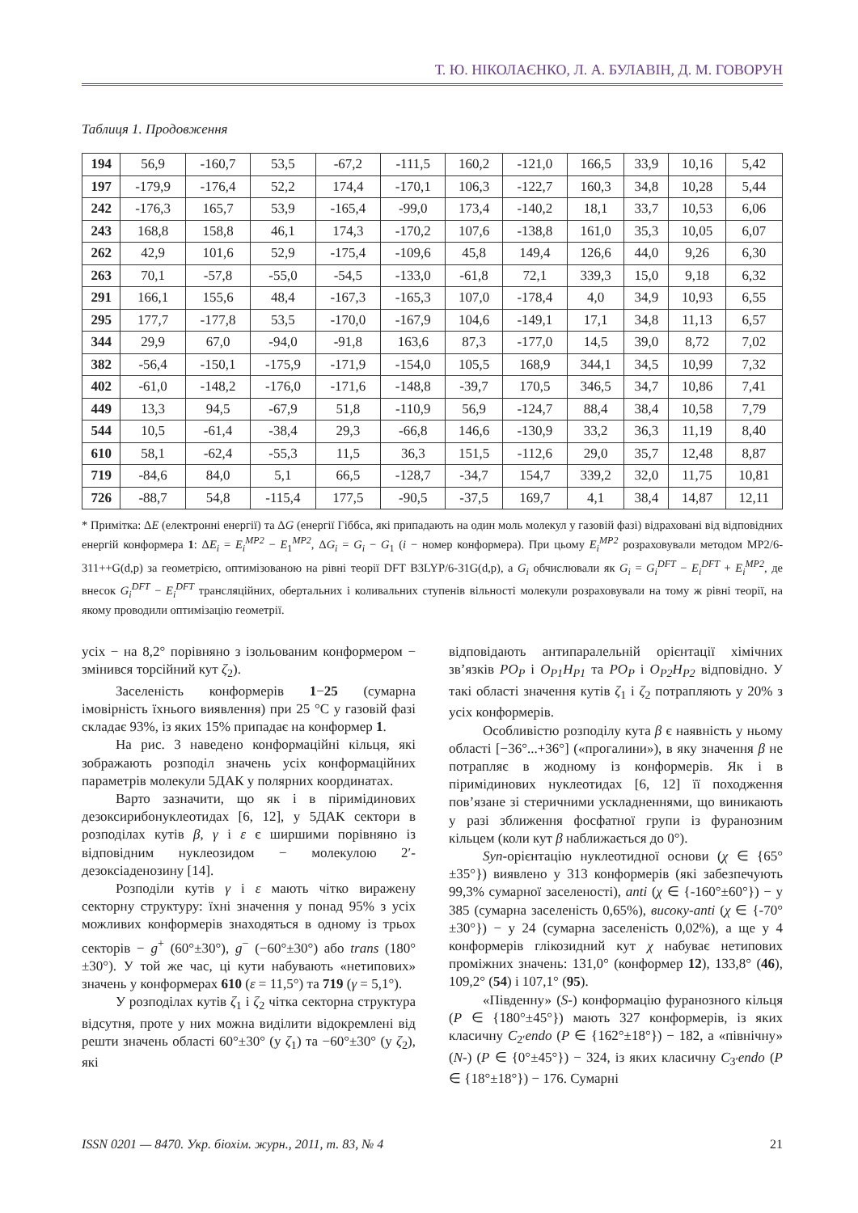Т. Ю. НІКОЛАЄНКО, Л. А. БУЛАВІН, Д. М. ГОВОРУН
Таблиця 1. Продовження
| 194 | 56,9 | -160,7 | 53,5 | -67,2 | -111,5 | 160,2 | -121,0 | 166,5 | 33,9 | 10,16 | 5,42 |
| 197 | -179,9 | -176,4 | 52,2 | 174,4 | -170,1 | 106,3 | -122,7 | 160,3 | 34,8 | 10,28 | 5,44 |
| 242 | -176,3 | 165,7 | 53,9 | -165,4 | -99,0 | 173,4 | -140,2 | 18,1 | 33,7 | 10,53 | 6,06 |
| 243 | 168,8 | 158,8 | 46,1 | 174,3 | -170,2 | 107,6 | -138,8 | 161,0 | 35,3 | 10,05 | 6,07 |
| 262 | 42,9 | 101,6 | 52,9 | -175,4 | -109,6 | 45,8 | 149,4 | 126,6 | 44,0 | 9,26 | 6,30 |
| 263 | 70,1 | -57,8 | -55,0 | -54,5 | -133,0 | -61,8 | 72,1 | 339,3 | 15,0 | 9,18 | 6,32 |
| 291 | 166,1 | 155,6 | 48,4 | -167,3 | -165,3 | 107,0 | -178,4 | 4,0 | 34,9 | 10,93 | 6,55 |
| 295 | 177,7 | -177,8 | 53,5 | -170,0 | -167,9 | 104,6 | -149,1 | 17,1 | 34,8 | 11,13 | 6,57 |
| 344 | 29,9 | 67,0 | -94,0 | -91,8 | 163,6 | 87,3 | -177,0 | 14,5 | 39,0 | 8,72 | 7,02 |
| 382 | -56,4 | -150,1 | -175,9 | -171,9 | -154,0 | 105,5 | 168,9 | 344,1 | 34,5 | 10,99 | 7,32 |
| 402 | -61,0 | -148,2 | -176,0 | -171,6 | -148,8 | -39,7 | 170,5 | 346,5 | 34,7 | 10,86 | 7,41 |
| 449 | 13,3 | 94,5 | -67,9 | 51,8 | -110,9 | 56,9 | -124,7 | 88,4 | 38,4 | 10,58 | 7,79 |
| 544 | 10,5 | -61,4 | -38,4 | 29,3 | -66,8 | 146,6 | -130,9 | 33,2 | 36,3 | 11,19 | 8,40 |
| 610 | 58,1 | -62,4 | -55,3 | 11,5 | 36,3 | 151,5 | -112,6 | 29,0 | 35,7 | 12,48 | 8,87 |
| 719 | -84,6 | 84,0 | 5,1 | 66,5 | -128,7 | -34,7 | 154,7 | 339,2 | 32,0 | 11,75 | 10,81 |
| 726 | -88,7 | 54,8 | -115,4 | 177,5 | -90,5 | -37,5 | 169,7 | 4,1 | 38,4 | 14,87 | 12,11 |
* Примітка: ΔE (електронні енергії) та ΔG (енергії Гіббса, які припадають на один моль молекул у газовій фазі) відраховані від відповідних енергій конформера 1: ΔE<sub>i</sub> = E<sub>i</sub><sup>MP2</sup> − E<sub>1</sub><sup>MP2</sup>, ΔG<sub>i</sub> = G<sub>i</sub> − G<sub>1</sub> (i − номер конформера). При цьому E<sub>i</sub><sup>MP2</sup> розраховували методом MP2/6-311++G(d,p) за геометрією, оптимізованою на рівні теорії DFT B3LYP/6-31G(d,p), а G<sub>i</sub> обчислювали як G<sub>i</sub> = G<sub>i</sub><sup>DFT</sup> − E<sub>i</sub><sup>DFT</sup> + E<sub>i</sub><sup>MP2</sup>, де внесок G<sub>i</sub><sup>DFT</sup> − E<sub>i</sub><sup>DFT</sup> трансляційних, обертальних і коливальних ступенів вільності молекули розраховували на тому ж рівні теорії, на якому проводили оптимізацію геометрії.
усіх − на 8,2° порівняно з ізольованим конформером − змінився торсійний кут ζ<sub>2</sub>).
Заселеність конформерів 1−25 (сумарна імовірність їхнього виявлення) при 25 °С у газовій фазі складає 93%, із яких 15% припадає на конформер 1.
На рис. 3 наведено конформаційні кільця, які зображають розподіл значень усіх конформаційних параметрів молекули 5ДАК у полярних координатах.
Варто зазначити, що як і в піримідинових дезоксирибонуклеотидах [6, 12], у 5ДАК сектори в розподілах кутів β, γ і ε є ширшими порівняно із відповідним нуклеозидом − молекулою 2′-дезоксіаденозину [14].
Розподіли кутів γ і ε мають чітко виражену секторну структуру: їхні значення у понад 95% з усіх можливих конформерів знаходяться в одному із трьох секторів − g<sup>+</sup> (60°±30°), g<sup>−</sup> (−60°±30°) або trans (180°±30°). У той же час, ці кути набувають «нетипових» значень у конформерах 610 (ε = 11,5°) та 719 (γ = 5,1°).
У розподілах кутів ζ<sub>1</sub> і ζ<sub>2</sub> чітка секторна структура відсутня, проте у них можна виділити відокремлені від решти значень області 60°±30° (у ζ<sub>1</sub>) та −60°±30° (у ζ<sub>2</sub>), які
відповідають антипаралельній орієнтації хімічних зв’язків PO<sub>P</sub> і O<sub>P1</sub>H<sub>P1</sub> та PO<sub>P</sub> і O<sub>P2</sub>H<sub>P2</sub> відповідно. У такі області значення кутів ζ<sub>1</sub> і ζ<sub>2</sub> потрапляють у 20% з усіх конформерів.
Особливістю розподілу кута β є наявність у ньому області [−36°...+36°] («прогалини»), в яку значення β не потрапляє в жодному із конформерів. Як і в піримідинових нуклеотидах [6, 12] її походження пов’язане зі стеричними ускладненнями, що виникають у разі зближення фосфатної групи із фуранозним кільцем (коли кут β наближається до 0°).
Syn-орієнтацію нуклеотидної основи (χ ∈ {65°±35°}) виявлено у 313 конформерів (які забезпечують 99,3% сумарної заселеності), anti (χ ∈ {-160°±60°}) − у 385 (сумарна заселеність 0,65%), високу-anti (χ ∈ {-70°±30°}) − у 24 (сумарна заселеність 0,02%), а ще у 4 конформерів глікозидний кут χ набуває нетипових проміжних значень: 131,0° (конформер 12), 133,8° (46), 109,2° (54) і 107,1° (95).
«Південну» (S-) конформацію фуранозного кільця (P ∈ {180°±45°}) мають 327 конформерів, із яких класичну C<sub>2′</sub>endo (P ∈ {162°±18°}) − 182, а «північну» (N-) (P ∈ {0°±45°}) − 324, із яких класичну C<sub>3′</sub>endo (P ∈ {18°±18°}) − 176. Сумарні
ISSN 0201 — 8470. Укр. біохім. журн., 2011, т. 83, № 4 21